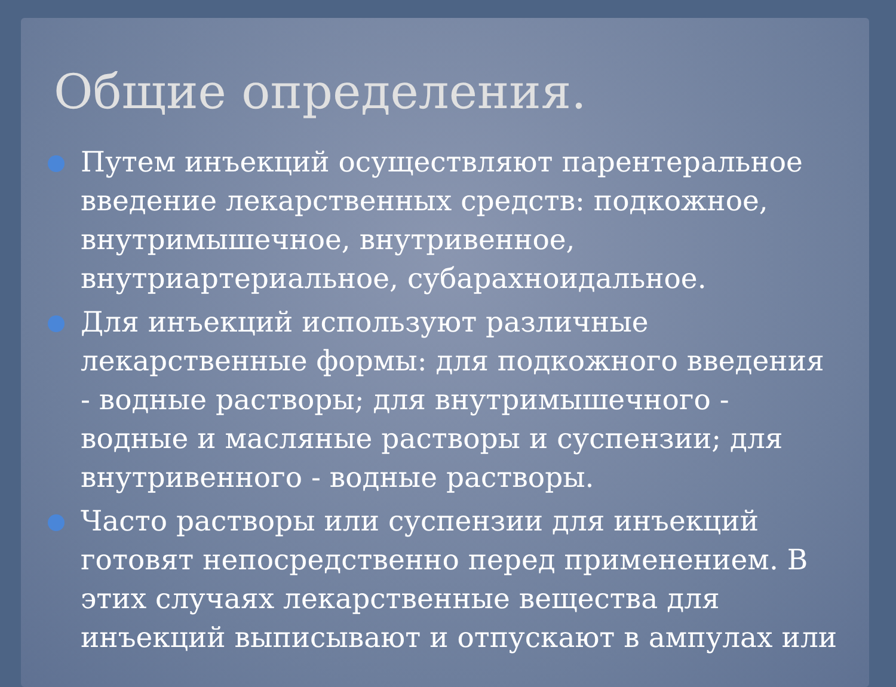Общие определения.
Путем инъекций осуществляют парентеральное введение лекарственных средств: подкожное, внутримышечное, внутривенное, внутриартериальное, субарахноидальное.
Для инъекций используют различные лекарственные формы: для подкожного введения - водные растворы; для внутримышечного - водные и масляные растворы и суспензии; для внутривенного - водные растворы.
Часто растворы или суспензии для инъекций готовят непосредственно перед применением. В этих случаях лекарственные вещества для инъекций выписывают и отпускают в ампулах или